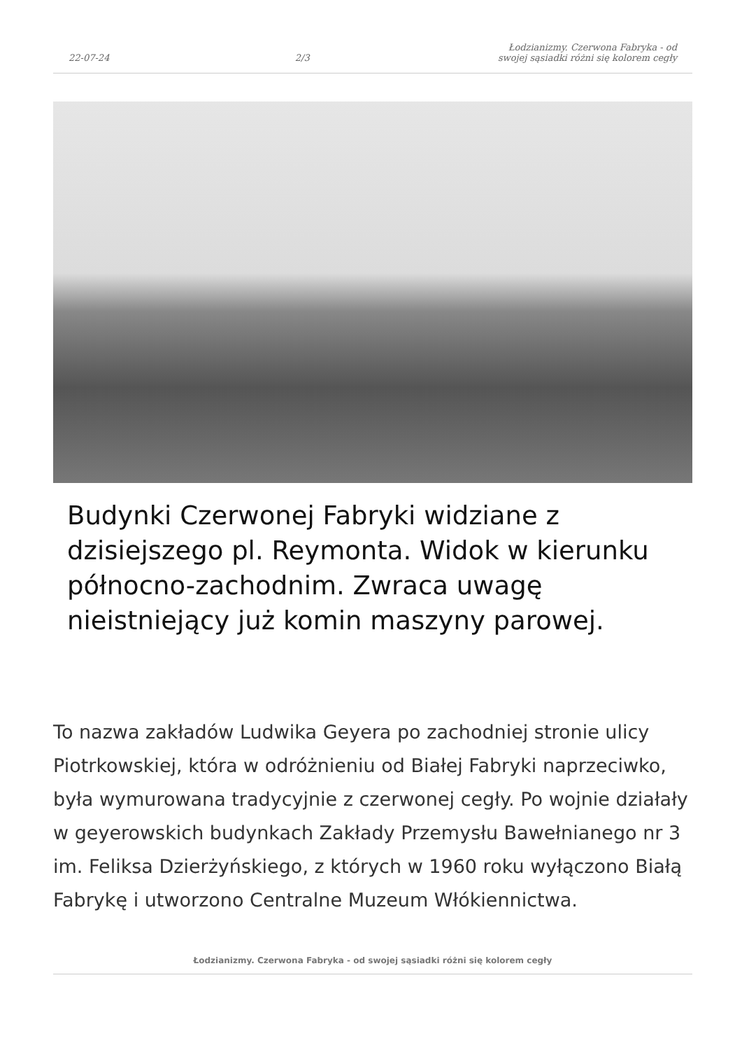22-07-24 2/3 Łodzianizmy. Czerwona Fabryka - od swojej sąsiadki różni się kolorem cegły
Budynki Czerwonej Fabryki widziane z dzisiejszego pl. Reymonta. Widok w kierunku północno-zachodnim. Zwraca uwagę nieistniejący już komin maszyny parowej.
To nazwa zakładów Ludwika Geyera po zachodniej stronie ulicy Piotrkowskiej, która w odróżnieniu od Białej Fabryki naprzeciwko, była wymurowana tradycyjnie z czerwonej cegły. Po wojnie działały w geyerowskich budynkach Zakłady Przemysłu Bawełnianego nr 3 im. Feliksa Dzierżyńskiego, z których w 1960 roku wyłączono Białą Fabrykę i utworzono Centralne Muzeum Włókiennictwa.
Łodzianizmy. Czerwona Fabryka - od swojej sąsiadki różni się kolorem cegły